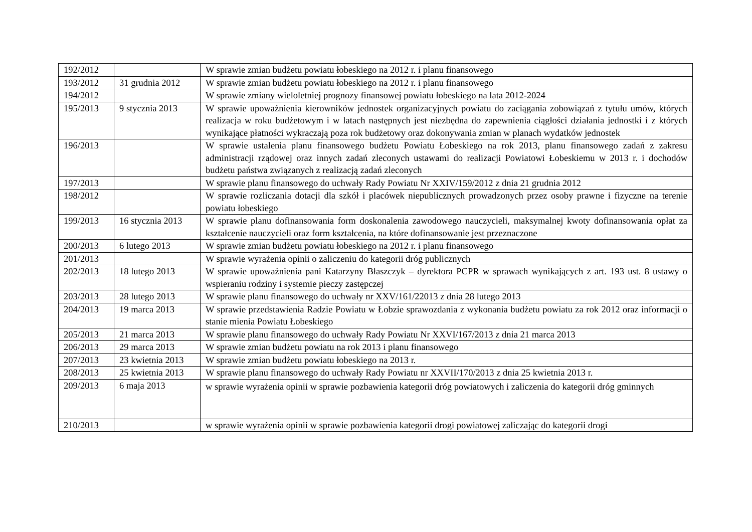| 192/2012 | | W sprawie zmian budżetu powiatu łobeskiego na 2012 r. i planu finansowego |
| 193/2012 | 31 grudnia 2012 | W sprawie zmian budżetu powiatu łobeskiego na 2012 r. i planu finansowego |
| 194/2012 | | W sprawie zmiany wieloletniej prognozy finansowej powiatu łobeskiego na lata 2012-2024 |
| 195/2013 | 9 stycznia 2013 | W sprawie upoważnienia kierowników jednostek organizacyjnych powiatu do zaciągania zobowiązań z tytułu umów, których realizacja w roku budżetowym i w latach następnych jest niezbędna do zapewnienia ciągłości działania jednostki i z których wynikające płatności wykraczają poza rok budżetowy oraz dokonywania zmian w planach wydatków jednostek |
| 196/2013 | | W sprawie ustalenia planu finansowego budżetu Powiatu Łobeskiego na rok 2013, planu finansowego zadań z zakresu administracji rządowej oraz innych zadań zleconych ustawami do realizacji Powiatowi Łobeskiemu w 2013 r. i dochodów budżetu państwa związanych z realizacją zadań zleconych |
| 197/2013 | | W sprawie planu finansowego do uchwały Rady Powiatu Nr XXIV/159/2012 z dnia 21 grudnia 2012 |
| 198/2012 | | W sprawie rozliczania dotacji dla szkół i placówek niepublicznych prowadzonych przez osoby prawne i fizyczne na terenie powiatu łobeskiego |
| 199/2013 | 16 stycznia 2013 | W sprawie planu dofinansowania form doskonalenia zawodowego nauczycieli, maksymalnej kwoty dofinansowania opłat za kształcenie nauczycieli oraz form kształcenia, na które dofinansowanie jest przeznaczone |
| 200/2013 | 6 lutego 2013 | W sprawie zmian budżetu powiatu łobeskiego na 2012 r. i planu finansowego |
| 201/2013 | | W sprawie wyrażenia opinii o zaliczeniu do kategorii dróg publicznych |
| 202/2013 | 18 lutego 2013 | W sprawie upoważnienia pani Katarzyny Błaszczyk – dyrektora PCPR w sprawach wynikających z art. 193 ust. 8 ustawy o wspieraniu rodziny i systemie pieczy zastępczej |
| 203/2013 | 28 lutego 2013 | W sprawie planu finansowego do uchwały nr XXV/161/22013 z dnia 28 lutego 2013 |
| 204/2013 | 19 marca 2013 | W sprawie przedstawienia Radzie Powiatu w Łobzie sprawozdania z wykonania budżetu powiatu za rok 2012 oraz informacji o stanie mienia Powiatu Łobeskiego |
| 205/2013 | 21 marca 2013 | W sprawie planu finansowego do uchwały Rady Powiatu Nr XXVI/167/2013 z dnia 21 marca 2013 |
| 206/2013 | 29 marca 2013 | W sprawie zmian budżetu powiatu na rok 2013 i planu finansowego |
| 207/2013 | 23 kwietnia 2013 | W sprawie zmian budżetu powiatu łobeskiego na 2013 r. |
| 208/2013 | 25 kwietnia 2013 | W sprawie planu finansowego do uchwały Rady Powiatu nr XXVII/170/2013 z dnia 25 kwietnia 2013 r. |
| 209/2013 | 6 maja 2013 | w sprawie wyrażenia opinii w sprawie pozbawienia kategorii dróg powiatowych i zaliczenia do kategorii dróg gminnych |
| 210/2013 | | w sprawie wyrażenia opinii w sprawie pozbawienia kategorii drogi powiatowej zaliczając do kategorii drogi |